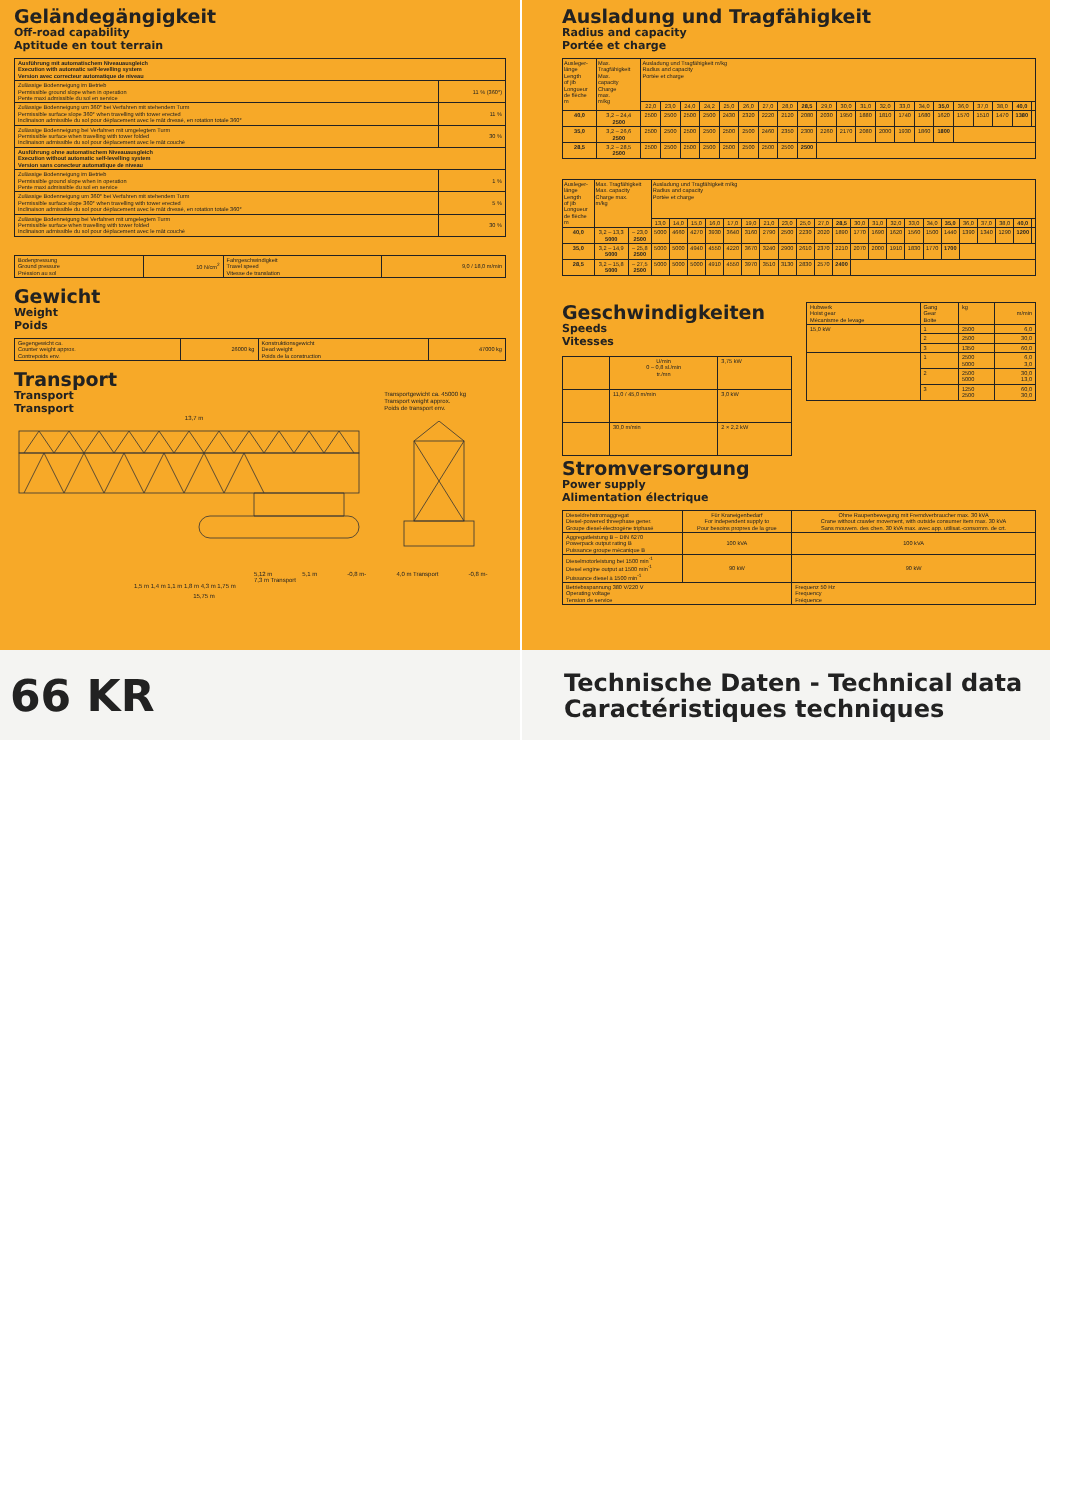Geländegängigkeit
Off-road capability
Aptitude en tout terrain
| Ausführung mit automatischem Niveauausgleich Execution with automatic self-levelling system Version avec correcteur automatique de niveau | |
| Zulässige Bodenneigung im Betrieb Permissible ground slope when in operation Pente maxi admissible du sol en service | 11 % (360°) |
| Zulässige Bodenneigung um 360° bei Verfahren mit stehendem Turm Permissible surface slope 360° when travelling with tower erected Inclinaison admissible du sol pour déplacement avec le mât dressé, en rotation totale 360° | 11 % |
| Zulässige Bodenneigung bei Verfahren mit umgelegtem Turm Permissible surface when travelling with tower folded Inclinaison admissible du sol pour déplacement avec le mât couché | 30 % |
| Ausführung ohne automatischem Niveauausgleich Execution without automatic self-levelling system Version sans conecteur automatique de niveau | |
| Zulässige Bodenneigung im Betrieb Permissible ground slope when in operation Pente maxi admissible du sol en service | 1 % |
| Zulässige Bodenneigung um 360° bei Verfahren mit stehendem Turm Permissible surface slope 360° when travelling with tower erected Inclinaison admissible du sol pour déplacement avec le mât dressé, en rotation totale 360° | 5 % |
| Zulässige Bodenneigung bei Verfahren mit umgelegtem Turm Permissible surface when travelling with tower folded Inclinaison admissible du sol pour déplacement avec le mât couché | 30 % |
| Bodenpressung Ground pressure Préssion au sol | 10 N/cm<sup>2</sup> | Fahrgeschwindigkeit Travel speed Vitesse de translation | 9,0 / 18,0 m/min |
Gewicht
Weight
Poids
| Gegengewicht ca. Counter weight approx. Contrepoids env. | 26000 kg | Konstruktionsgewicht Dead weight Poids de la construction | 47000 kg |
Transport
Transport
Transport
Transportgewicht ca. 45000 kg
Transport weight approx.
Poids de transport env.
13,7 m
5,12 m 5,1 m -0,8 m- 4,0 m Transport -0,8 m-
7,3 m Transport
1,5 m 1,4 m 1,1 m 1,8 m 4,3 m 1,75 m
15,75 m
Ausladung und Tragfähigkeit
Radius and capacity
Portée et charge
| Ausleger- länge Length of jib Longueur de flèche m | Max. Tragfähigkeit Max. capacity Charge max. m/kg | Ausladung und Tragfähigkeit m/kg Radius and capacity Portée et charge | | | | | | | | | | | | | | | | | | | | |
| | | 22,0 | 23,0 | 24,0 | 24,2 | 25,0 | 26,0 | 27,0 | 28,0 | 28,5 | 29,0 | 30,0 | 31,0 | 32,0 | 33,0 | 34,0 | 35,0 | 36,0 | 37,0 | 38,0 | 40,0 | |
| 40,0 | 3,2 – 24,4 2500 | 2500 | 2500 | 2500 | 2500 | 2430 | 2320 | 2220 | 2120 | 2080 | 2030 | 1950 | 1880 | 1810 | 1740 | 1680 | 1620 | 1570 | 1510 | 1470 | 1380 | |
| 35,0 | 3,2 – 26,6 2500 | 2500 | 2500 | 2500 | 2500 | 2500 | 2500 | 2460 | 2350 | 2300 | 2260 | 2170 | 2080 | 2000 | 1930 | 1860 | 1800 | | | | | |
| 28,5 | 3,2 – 28,5 2500 | 2500 | 2500 | 2500 | 2500 | 2500 | 2500 | 2500 | 2500 | 2500 | | | | | | | | | | | | |
| Ausleger- länge Length of jib Longueur de flèche m | Max. Tragfähigkeit Max. capacity Charge max. m/kg | | Ausladung und Tragfähigkeit m/kg Radius and capacity Portée et charge | | | | | | | | | | | | | | | | | | | | | |
| | | | 13,0 | 14,0 | 15,0 | 16,0 | 17,0 | 19,0 | 21,0 | 23,0 | 25,0 | 27,0 | 28,5 | 30,0 | 31,0 | 32,0 | 33,0 | 34,0 | 35,0 | 36,0 | 37,0 | 38,0 | 40,0 | |
| 40,0 | 3,2 – 13,3 5000 | – 23,0 2500 | 5000 | 4660 | 4270 | 3930 | 3640 | 3160 | 2790 | 2500 | 2230 | 2020 | 1890 | 1770 | 1690 | 1620 | 1560 | 1500 | 1440 | 1390 | 1340 | 1290 | 1200 | |
| 35,0 | 3,2 – 14,9 5000 | – 25,8 2500 | 5000 | 5000 | 4940 | 4550 | 4220 | 3670 | 3240 | 2900 | 2610 | 2370 | 2210 | 2070 | 2000 | 1910 | 1830 | 1770 | 1700 | | | | | |
| 28,5 | 3,2 – 15,8 5000 | – 27,5 2500 | 5000 | 5000 | 5000 | 4910 | 4550 | 3970 | 3510 | 3130 | 2830 | 2570 | 2400 | | | | | | | | | | | |
Geschwindigkeiten
Speeds
Vitesses
| | U/min 0 – 0,8 sl./min tr./mn | 3,75 kW |
| | 11,0 / 45,0 m/min | 3,0 kW |
| | 30,0 m/min | 2 × 2,2 kW |
| Hubwerk Hoist gear Mécanisme de levage | Gang Gear Boite | kg | m/min |
| 15,0 kW | 1 | 2500 | 6,0 |
| | 2 | 2500 | 30,0 |
| | 3 | 1350 | 60,0 |
| | 1 | 2500 5000 | 6,0 3,0 |
| | 2 | 2500 5000 | 30,0 13,0 |
| | 3 | 1250 2500 | 60,0 30,0 |
Stromversorgung
Power supply
Alimentation électrique
| Dieseldrehstromaggregat Diesel-powered threephase gener. Groupe diesel-électrogène triphasé | Für Kraneigenbedarf For independent supply to Pour besoins propres de la grue | Ohne Raupenbewegung mit Fremdverbraucher max. 30 kVA Crane without crawler movement, with outside consumer item max. 30 kVA Sans mouvem. des chen. 30 kVA max. avec app. utilisat.-consomm. de crt. |
| Aggregatleistung B – DIN 6270 Powerpack output rating B Puissance groupe mécanique B | 100 kVA | 100 kVA |
| Dieselmotorleistung bei 1500 min<sup>-1</sup> Diesel engine output at 1500 min<sup>-1</sup> Puissance diesel à 1500 min<sup>-1</sup> | 90 kW | 90 kW |
| Betriebsspannung 380 V/220 V Operating voltage Tension de service | | Frequenz 50 Hz Frequency Fréquence |
66 KR
Technische Daten - Technical data
Caractéristiques techniques